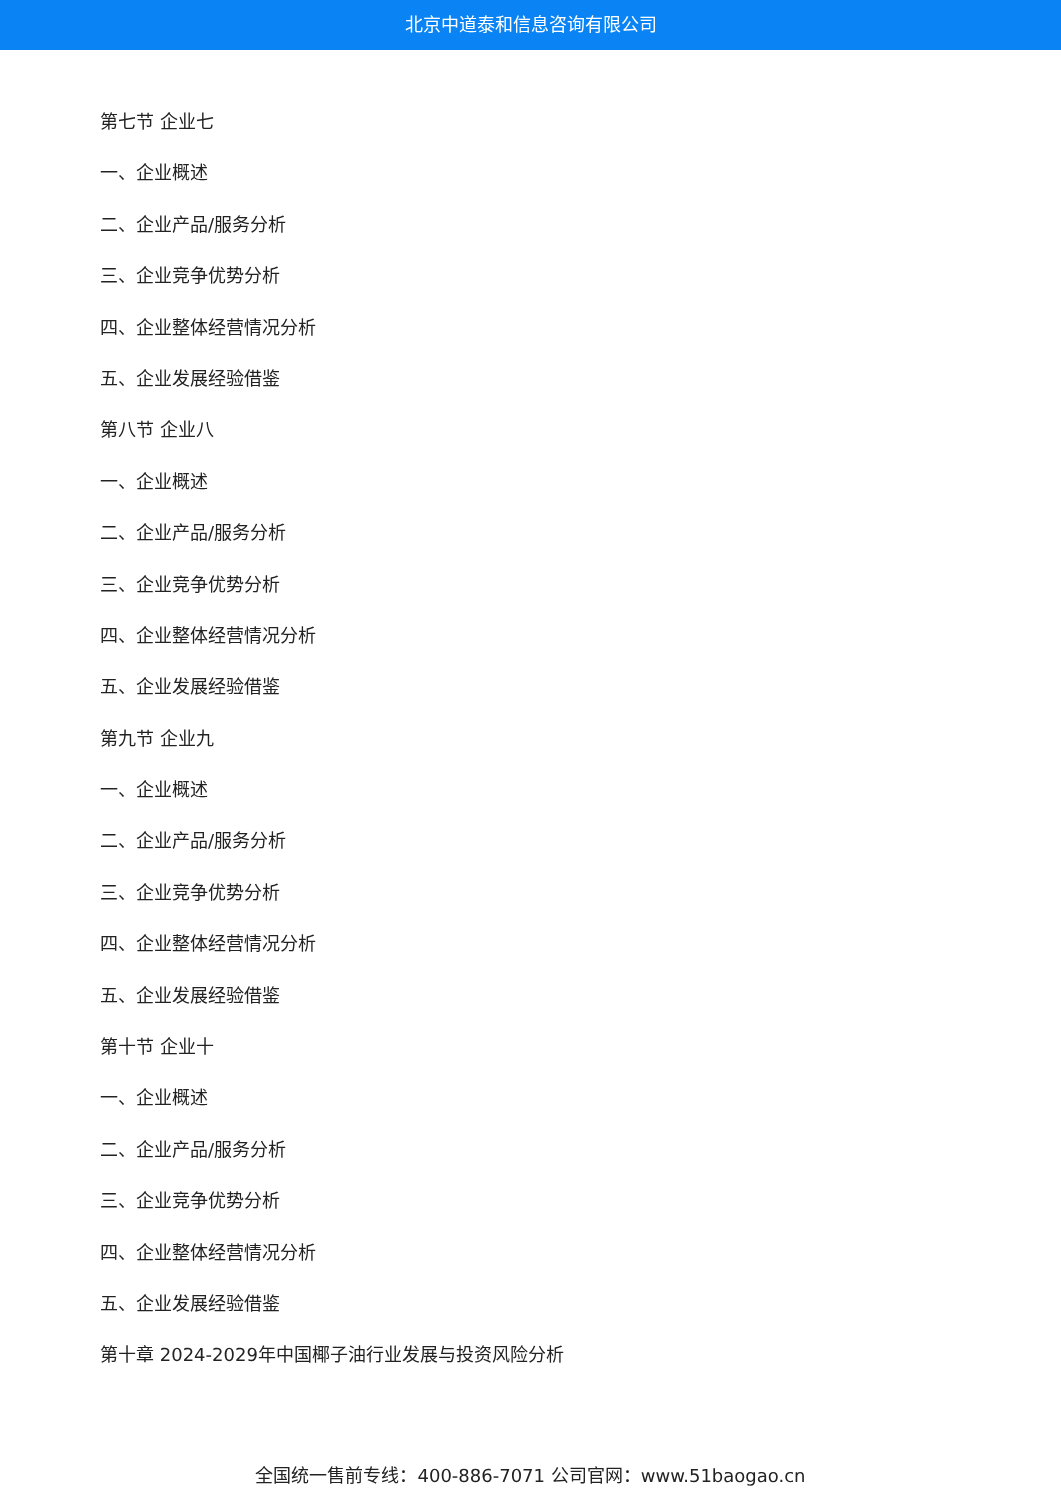北京中道泰和信息咨询有限公司
第七节 企业七
一、企业概述
二、企业产品/服务分析
三、企业竞争优势分析
四、企业整体经营情况分析
五、企业发展经验借鉴
第八节 企业八
一、企业概述
二、企业产品/服务分析
三、企业竞争优势分析
四、企业整体经营情况分析
五、企业发展经验借鉴
第九节 企业九
一、企业概述
二、企业产品/服务分析
三、企业竞争优势分析
四、企业整体经营情况分析
五、企业发展经验借鉴
第十节 企业十
一、企业概述
二、企业产品/服务分析
三、企业竞争优势分析
四、企业整体经营情况分析
五、企业发展经验借鉴
第十章 2024-2029年中国椰子油行业发展与投资风险分析
全国统一售前专线：400-886-7071 公司官网：www.51baogao.cn